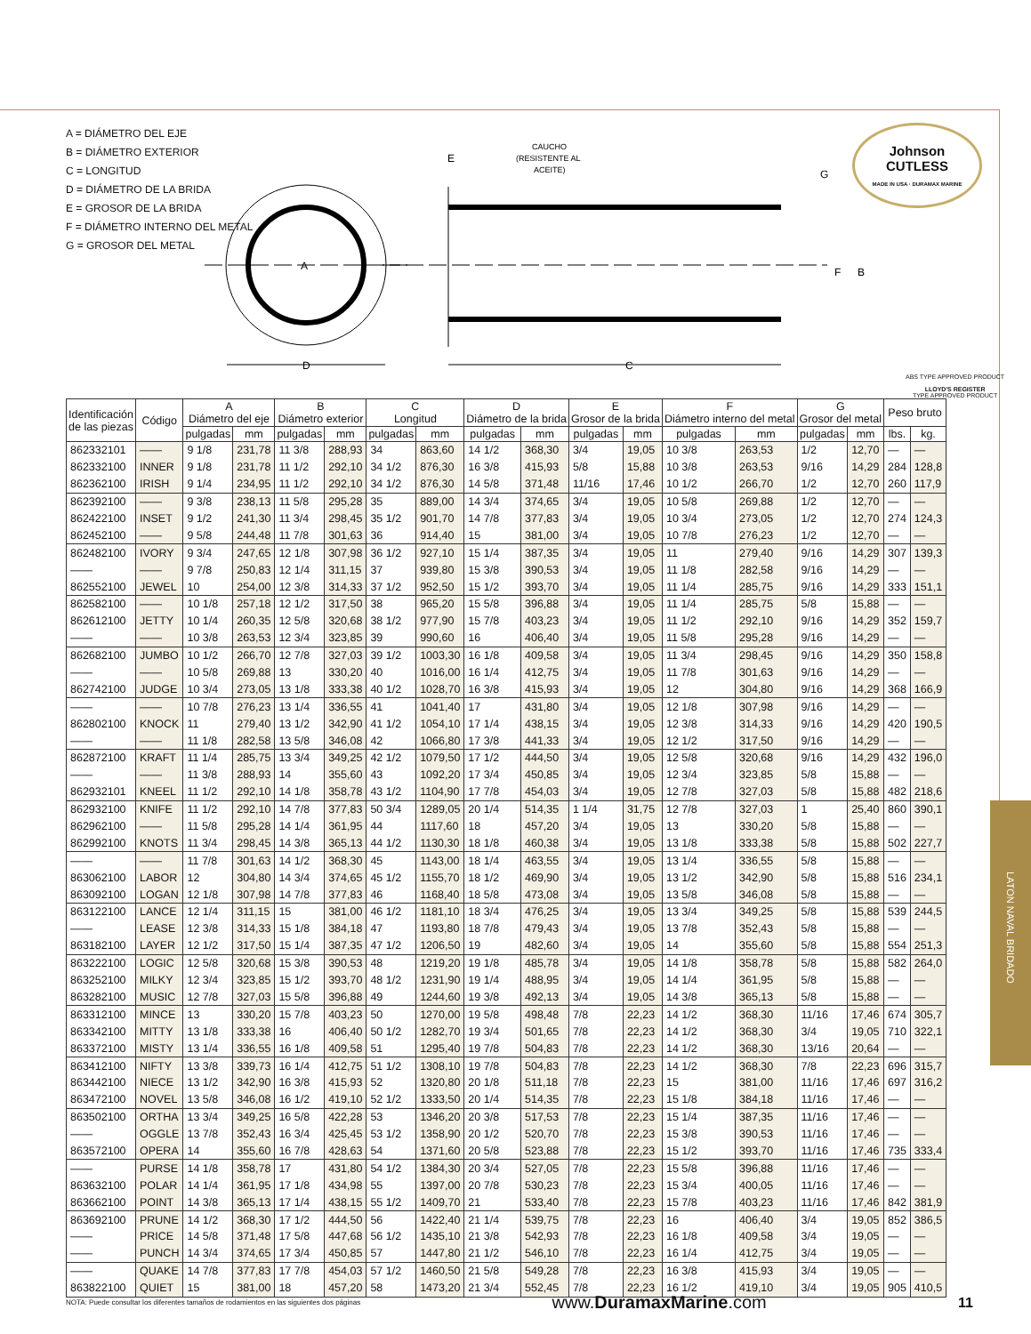A = DIÁMETRO DEL EJE
B = DIÁMETRO EXTERIOR
C = LONGITUD
D = DIÁMETRO DE LA BRIDA
E = GROSOR DE LA BRIDA
F = DIÁMETRO INTERNO DEL METAL
G = GROSOR DEL METAL
A
D
C
CAUCHO
(RESISTENTE AL
ACEITE)
E
G
F
B
Johnson
CUTLESS
MADE IN USA · DURAMAX MARINE
ABS TYPE APPROVED PRODUCT
LLOYD'S REGISTER
TYPE APPROVED PRODUCT
| Identificación de las piezas | Código | A Diámetro del eje | | B Diámetro exterior | | C Longitud | | D Diámetro de la brida | | E Grosor de la brida | | F Diámetro interno del metal | | G Grosor del metal | | Peso bruto | |
| --- | --- | --- | --- | --- | --- | --- | --- | --- | --- | --- | --- | --- | --- | --- | --- | --- | --- |
| | | pulgadas | mm | pulgadas | mm | pulgadas | mm | pulgadas | mm | pulgadas | mm | pulgadas | mm | pulgadas | mm | lbs. | kg. |
| 862332101 | —— | 9 1/8 | 231,78 | 11 3/8 | 288,93 | 34 | 863,60 | 14 1/2 | 368,30 | 3/4 | 19,05 | 10 3/8 | 263,53 | 1/2 | 12,70 | — | — |
| 862332100 | INNER | 9 1/8 | 231,78 | 11 1/2 | 292,10 | 34 1/2 | 876,30 | 16 3/8 | 415,93 | 5/8 | 15,88 | 10 3/8 | 263,53 | 9/16 | 14,29 | 284 | 128,8 |
| 862362100 | IRISH | 9 1/4 | 234,95 | 11 1/2 | 292,10 | 34 1/2 | 876,30 | 14 5/8 | 371,48 | 11/16 | 17,46 | 10 1/2 | 266,70 | 1/2 | 12,70 | 260 | 117,9 |
| 862392100 | —— | 9 3/8 | 238,13 | 11 5/8 | 295,28 | 35 | 889,00 | 14 3/4 | 374,65 | 3/4 | 19,05 | 10 5/8 | 269,88 | 1/2 | 12,70 | — | — |
| 862422100 | INSET | 9 1/2 | 241,30 | 11 3/4 | 298,45 | 35 1/2 | 901,70 | 14 7/8 | 377,83 | 3/4 | 19,05 | 10 3/4 | 273,05 | 1/2 | 12,70 | 274 | 124,3 |
| 862452100 | —— | 9 5/8 | 244,48 | 11 7/8 | 301,63 | 36 | 914,40 | 15 | 381,00 | 3/4 | 19,05 | 10 7/8 | 276,23 | 1/2 | 12,70 | — | — |
| 862482100 | IVORY | 9 3/4 | 247,65 | 12 1/8 | 307,98 | 36 1/2 | 927,10 | 15 1/4 | 387,35 | 3/4 | 19,05 | 11 | 279,40 | 9/16 | 14,29 | 307 | 139,3 |
| —— | —— | 9 7/8 | 250,83 | 12 1/4 | 311,15 | 37 | 939,80 | 15 3/8 | 390,53 | 3/4 | 19,05 | 11 1/8 | 282,58 | 9/16 | 14,29 | — | — |
| 862552100 | JEWEL | 10 | 254,00 | 12 3/8 | 314,33 | 37 1/2 | 952,50 | 15 1/2 | 393,70 | 3/4 | 19,05 | 11 1/4 | 285,75 | 9/16 | 14,29 | 333 | 151,1 |
| 862582100 | —— | 10 1/8 | 257,18 | 12 1/2 | 317,50 | 38 | 965,20 | 15 5/8 | 396,88 | 3/4 | 19,05 | 11 1/4 | 285,75 | 5/8 | 15,88 | — | — |
| 862612100 | JETTY | 10 1/4 | 260,35 | 12 5/8 | 320,68 | 38 1/2 | 977,90 | 15 7/8 | 403,23 | 3/4 | 19,05 | 11 1/2 | 292,10 | 9/16 | 14,29 | 352 | 159,7 |
| —— | —— | 10 3/8 | 263,53 | 12 3/4 | 323,85 | 39 | 990,60 | 16 | 406,40 | 3/4 | 19,05 | 11 5/8 | 295,28 | 9/16 | 14,29 | — | — |
| 862682100 | JUMBO | 10 1/2 | 266,70 | 12 7/8 | 327,03 | 39 1/2 | 1003,30 | 16 1/8 | 409,58 | 3/4 | 19,05 | 11 3/4 | 298,45 | 9/16 | 14,29 | 350 | 158,8 |
| —— | —— | 10 5/8 | 269,88 | 13 | 330,20 | 40 | 1016,00 | 16 1/4 | 412,75 | 3/4 | 19,05 | 11 7/8 | 301,63 | 9/16 | 14,29 | — | — |
| 862742100 | JUDGE | 10 3/4 | 273,05 | 13 1/8 | 333,38 | 40 1/2 | 1028,70 | 16 3/8 | 415,93 | 3/4 | 19,05 | 12 | 304,80 | 9/16 | 14,29 | 368 | 166,9 |
| —— | —— | 10 7/8 | 276,23 | 13 1/4 | 336,55 | 41 | 1041,40 | 17 | 431,80 | 3/4 | 19,05 | 12 1/8 | 307,98 | 9/16 | 14,29 | — | — |
| 862802100 | KNOCK | 11 | 279,40 | 13 1/2 | 342,90 | 41 1/2 | 1054,10 | 17 1/4 | 438,15 | 3/4 | 19,05 | 12 3/8 | 314,33 | 9/16 | 14,29 | 420 | 190,5 |
| —— | —— | 11 1/8 | 282,58 | 13 5/8 | 346,08 | 42 | 1066,80 | 17 3/8 | 441,33 | 3/4 | 19,05 | 12 1/2 | 317,50 | 9/16 | 14,29 | — | — |
| 862872100 | KRAFT | 11 1/4 | 285,75 | 13 3/4 | 349,25 | 42 1/2 | 1079,50 | 17 1/2 | 444,50 | 3/4 | 19,05 | 12 5/8 | 320,68 | 9/16 | 14,29 | 432 | 196,0 |
| —— | —— | 11 3/8 | 288,93 | 14 | 355,60 | 43 | 1092,20 | 17 3/4 | 450,85 | 3/4 | 19,05 | 12 3/4 | 323,85 | 5/8 | 15,88 | — | — |
| 862932101 | KNEEL | 11 1/2 | 292,10 | 14 1/8 | 358,78 | 43 1/2 | 1104,90 | 17 7/8 | 454,03 | 3/4 | 19,05 | 12 7/8 | 327,03 | 5/8 | 15,88 | 482 | 218,6 |
| 862932100 | KNIFE | 11 1/2 | 292,10 | 14 7/8 | 377,83 | 50 3/4 | 1289,05 | 20 1/4 | 514,35 | 1 1/4 | 31,75 | 12 7/8 | 327,03 | 1 | 25,40 | 860 | 390,1 |
| 862962100 | —— | 11 5/8 | 295,28 | 14 1/4 | 361,95 | 44 | 1117,60 | 18 | 457,20 | 3/4 | 19,05 | 13 | 330,20 | 5/8 | 15,88 | — | — |
| 862992100 | KNOTS | 11 3/4 | 298,45 | 14 3/8 | 365,13 | 44 1/2 | 1130,30 | 18 1/8 | 460,38 | 3/4 | 19,05 | 13 1/8 | 333,38 | 5/8 | 15,88 | 502 | 227,7 |
| —— | —— | 11 7/8 | 301,63 | 14 1/2 | 368,30 | 45 | 1143,00 | 18 1/4 | 463,55 | 3/4 | 19,05 | 13 1/4 | 336,55 | 5/8 | 15,88 | — | — |
| 863062100 | LABOR | 12 | 304,80 | 14 3/4 | 374,65 | 45 1/2 | 1155,70 | 18 1/2 | 469,90 | 3/4 | 19,05 | 13 1/2 | 342,90 | 5/8 | 15,88 | 516 | 234,1 |
| 863092100 | LOGAN | 12 1/8 | 307,98 | 14 7/8 | 377,83 | 46 | 1168,40 | 18 5/8 | 473,08 | 3/4 | 19,05 | 13 5/8 | 346,08 | 5/8 | 15,88 | — | — |
| 863122100 | LANCE | 12 1/4 | 311,15 | 15 | 381,00 | 46 1/2 | 1181,10 | 18 3/4 | 476,25 | 3/4 | 19,05 | 13 3/4 | 349,25 | 5/8 | 15,88 | 539 | 244,5 |
| —— | LEASE | 12 3/8 | 314,33 | 15 1/8 | 384,18 | 47 | 1193,80 | 18 7/8 | 479,43 | 3/4 | 19,05 | 13 7/8 | 352,43 | 5/8 | 15,88 | — | — |
| 863182100 | LAYER | 12 1/2 | 317,50 | 15 1/4 | 387,35 | 47 1/2 | 1206,50 | 19 | 482,60 | 3/4 | 19,05 | 14 | 355,60 | 5/8 | 15,88 | 554 | 251,3 |
| 863222100 | LOGIC | 12 5/8 | 320,68 | 15 3/8 | 390,53 | 48 | 1219,20 | 19 1/8 | 485,78 | 3/4 | 19,05 | 14 1/8 | 358,78 | 5/8 | 15,88 | 582 | 264,0 |
| 863252100 | MILKY | 12 3/4 | 323,85 | 15 1/2 | 393,70 | 48 1/2 | 1231,90 | 19 1/4 | 488,95 | 3/4 | 19,05 | 14 1/4 | 361,95 | 5/8 | 15,88 | — | — |
| 863282100 | MUSIC | 12 7/8 | 327,03 | 15 5/8 | 396,88 | 49 | 1244,60 | 19 3/8 | 492,13 | 3/4 | 19,05 | 14 3/8 | 365,13 | 5/8 | 15,88 | — | — |
| 863312100 | MINCE | 13 | 330,20 | 15 7/8 | 403,23 | 50 | 1270,00 | 19 5/8 | 498,48 | 7/8 | 22,23 | 14 1/2 | 368,30 | 11/16 | 17,46 | 674 | 305,7 |
| 863342100 | MITTY | 13 1/8 | 333,38 | 16 | 406,40 | 50 1/2 | 1282,70 | 19 3/4 | 501,65 | 7/8 | 22,23 | 14 1/2 | 368,30 | 3/4 | 19,05 | 710 | 322,1 |
| 863372100 | MISTY | 13 1/4 | 336,55 | 16 1/8 | 409,58 | 51 | 1295,40 | 19 7/8 | 504,83 | 7/8 | 22,23 | 14 1/2 | 368,30 | 13/16 | 20,64 | — | — |
| 863412100 | NIFTY | 13 3/8 | 339,73 | 16 1/4 | 412,75 | 51 1/2 | 1308,10 | 19 7/8 | 504,83 | 7/8 | 22,23 | 14 1/2 | 368,30 | 7/8 | 22,23 | 696 | 315,7 |
| 863442100 | NIECE | 13 1/2 | 342,90 | 16 3/8 | 415,93 | 52 | 1320,80 | 20 1/8 | 511,18 | 7/8 | 22,23 | 15 | 381,00 | 11/16 | 17,46 | 697 | 316,2 |
| 863472100 | NOVEL | 13 5/8 | 346,08 | 16 1/2 | 419,10 | 52 1/2 | 1333,50 | 20 1/4 | 514,35 | 7/8 | 22,23 | 15 1/8 | 384,18 | 11/16 | 17,46 | — | — |
| 863502100 | ORTHA | 13 3/4 | 349,25 | 16 5/8 | 422,28 | 53 | 1346,20 | 20 3/8 | 517,53 | 7/8 | 22,23 | 15 1/4 | 387,35 | 11/16 | 17,46 | — | — |
| —— | OGGLE | 13 7/8 | 352,43 | 16 3/4 | 425,45 | 53 1/2 | 1358,90 | 20 1/2 | 520,70 | 7/8 | 22,23 | 15 3/8 | 390,53 | 11/16 | 17,46 | — | — |
| 863572100 | OPERA | 14 | 355,60 | 16 7/8 | 428,63 | 54 | 1371,60 | 20 5/8 | 523,88 | 7/8 | 22,23 | 15 1/2 | 393,70 | 11/16 | 17,46 | 735 | 333,4 |
| —— | PURSE | 14 1/8 | 358,78 | 17 | 431,80 | 54 1/2 | 1384,30 | 20 3/4 | 527,05 | 7/8 | 22,23 | 15 5/8 | 396,88 | 11/16 | 17,46 | — | — |
| 863632100 | POLAR | 14 1/4 | 361,95 | 17 1/8 | 434,98 | 55 | 1397,00 | 20 7/8 | 530,23 | 7/8 | 22,23 | 15 3/4 | 400,05 | 11/16 | 17,46 | — | — |
| 863662100 | POINT | 14 3/8 | 365,13 | 17 1/4 | 438,15 | 55 1/2 | 1409,70 | 21 | 533,40 | 7/8 | 22,23 | 15 7/8 | 403,23 | 11/16 | 17,46 | 842 | 381,9 |
| 863692100 | PRUNE | 14 1/2 | 368,30 | 17 1/2 | 444,50 | 56 | 1422,40 | 21 1/4 | 539,75 | 7/8 | 22,23 | 16 | 406,40 | 3/4 | 19,05 | 852 | 386,5 |
| —— | PRICE | 14 5/8 | 371,48 | 17 5/8 | 447,68 | 56 1/2 | 1435,10 | 21 3/8 | 542,93 | 7/8 | 22,23 | 16 1/8 | 409,58 | 3/4 | 19,05 | — | — |
| —— | PUNCH | 14 3/4 | 374,65 | 17 3/4 | 450,85 | 57 | 1447,80 | 21 1/2 | 546,10 | 7/8 | 22,23 | 16 1/4 | 412,75 | 3/4 | 19,05 | — | — |
| —— | QUAKE | 14 7/8 | 377,83 | 17 7/8 | 454,03 | 57 1/2 | 1460,50 | 21 5/8 | 549,28 | 7/8 | 22,23 | 16 3/8 | 415,93 | 3/4 | 19,05 | — | — |
| 863822100 | QUIET | 15 | 381,00 | 18 | 457,20 | 58 | 1473,20 | 21 3/4 | 552,45 | 7/8 | 22,23 | 16 1/2 | 419,10 | 3/4 | 19,05 | 905 | 410,5 |
LATON NAVAL BRIDADO
NOTA: Puede consultar los diferentes tamaños de rodamientos en las siguientes dos páginas www.DuramaxMarine.com 11